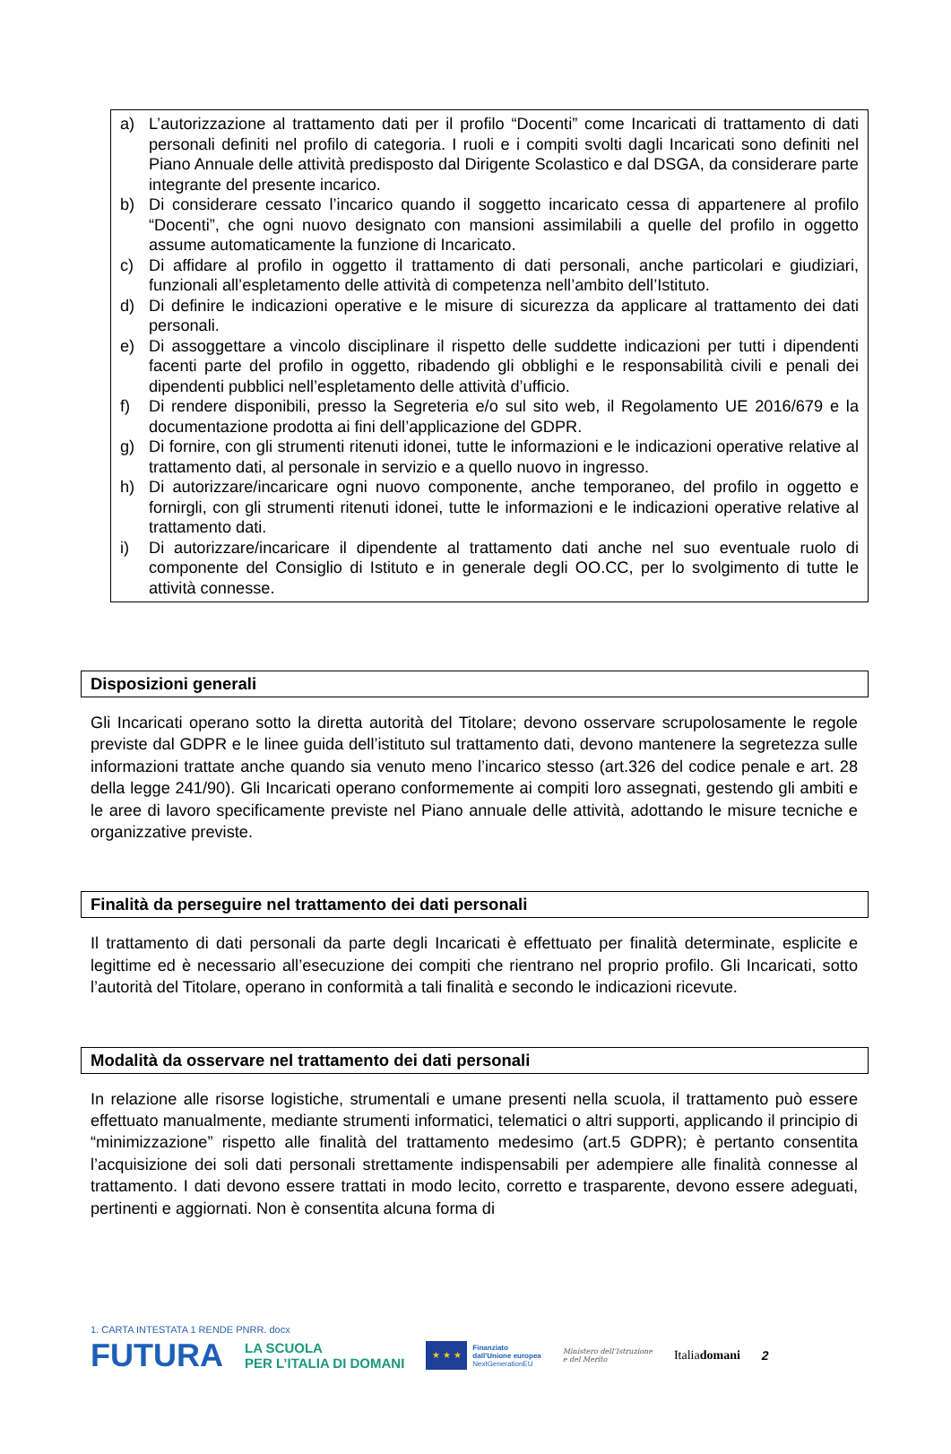a) L’autorizzazione al trattamento dati per il profilo “Docenti” come Incaricati di trattamento di dati personali definiti nel profilo di categoria. I ruoli e i compiti svolti dagli Incaricati sono definiti nel Piano Annuale delle attività predisposto dal Dirigente Scolastico e dal DSGA, da considerare parte integrante del presente incarico.
b) Di considerare cessato l’incarico quando il soggetto incaricato cessa di appartenere al profilo “Docenti”, che ogni nuovo designato con mansioni assimilabili a quelle del profilo in oggetto assume automaticamente la funzione di Incaricato.
c) Di affidare al profilo in oggetto il trattamento di dati personali, anche particolari e giudiziari, funzionali all’espletamento delle attività di competenza nell’ambito dell’Istituto.
d) Di definire le indicazioni operative e le misure di sicurezza da applicare al trattamento dei dati personali.
e) Di assoggettare a vincolo disciplinare il rispetto delle suddette indicazioni per tutti i dipendenti facenti parte del profilo in oggetto, ribadendo gli obblighi e le responsabilità civili e penali dei dipendenti pubblici nell’espletamento delle attività d’ufficio.
f) Di rendere disponibili, presso la Segreteria e/o sul sito web, il Regolamento UE 2016/679 e la documentazione prodotta ai fini dell’applicazione del GDPR.
g) Di fornire, con gli strumenti ritenuti idonei, tutte le informazioni e le indicazioni operative relative al trattamento dati, al personale in servizio e a quello nuovo in ingresso.
h) Di autorizzare/incaricare ogni nuovo componente, anche temporaneo, del profilo in oggetto e fornirgli, con gli strumenti ritenuti idonei, tutte le informazioni e le indicazioni operative relative al trattamento dati.
i) Di autorizzare/incaricare il dipendente al trattamento dati anche nel suo eventuale ruolo di componente del Consiglio di Istituto e in generale degli OO.CC, per lo svolgimento di tutte le attività connesse.
Disposizioni generali
Gli Incaricati operano sotto la diretta autorità del Titolare; devono osservare scrupolosamente le regole previste dal GDPR e le linee guida dell’istituto sul trattamento dati, devono mantenere la segretezza sulle informazioni trattate anche quando sia venuto meno l’incarico stesso (art.326 del codice penale e art. 28 della legge 241/90). Gli Incaricati operano conformemente ai compiti loro assegnati, gestendo gli ambiti e le aree di lavoro specificamente previste nel Piano annuale delle attività, adottando le misure tecniche e organizzative previste.
Finalità da perseguire nel trattamento dei dati personali
Il trattamento di dati personali da parte degli Incaricati è effettuato per finalità determinate, esplicite e legittime ed è necessario all’esecuzione dei compiti che rientrano nel proprio profilo. Gli Incaricati, sotto l’autorità del Titolare, operano in conformità a tali finalità e secondo le indicazioni ricevute.
Modalità da osservare nel trattamento dei dati personali
In relazione alle risorse logistiche, strumentali e umane presenti nella scuola, il trattamento può essere effettuato manualmente, mediante strumenti informatici, telematici o altri supporti, applicando il principio di “minimizzazione” rispetto alle finalità del trattamento medesimo (art.5 GDPR); è pertanto consentita l’acquisizione dei soli dati personali strettamente indispensabili per adempiere alle finalità connesse al trattamento. I dati devono essere trattati in modo lecito, corretto e trasparente, devono essere adeguati, pertinenti e aggiornati. Non è consentita alcuna forma di
1. CARTA INTESTATA 1 RENDE PNRR. docx
FUTURA LA SCUOLA
PER L’ITALIA DI DOMANI ★ ★ ★ Finanziato
dall’Unione europea
NextGenerationEU Ministero dell’Istruzione
e del Merito Italiadomani 2